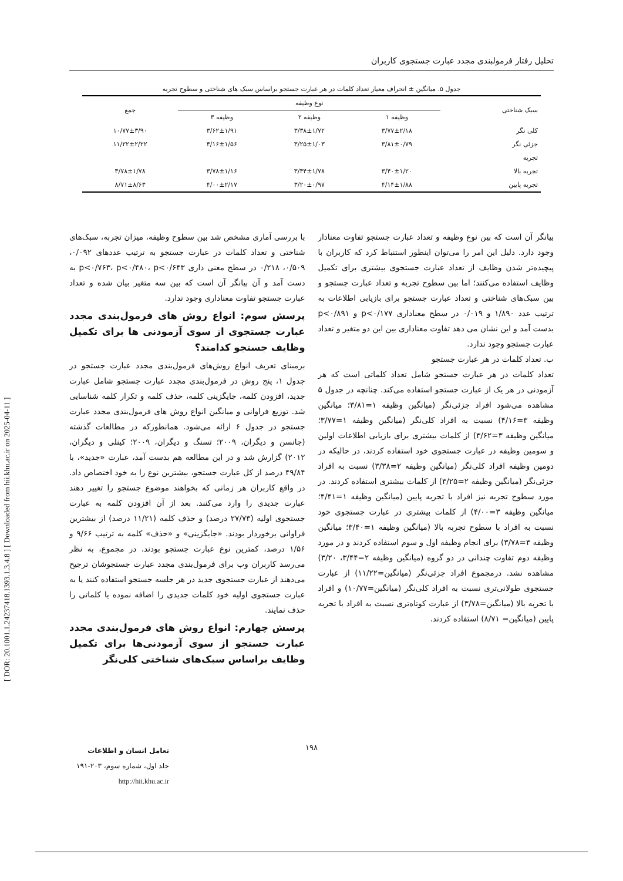[ DOR: 20.1001.1.24237418.1393.1.3.4.8 ] [ Downloaded from hii.khu.ac.ir on 2025-04-11 ]
تحلیل رفتار فرمولبندی مجدد عبارت جستجوی کاربران
جدول ۵. میانگین ± انحراف معیار تعداد کلمات در هر عبارت جستجو براساس سبک های شناختی و سطوح تجربه
| سبک شناختی | نوع وظیفه | | | جمع |
| --- | --- | --- | --- | --- |
| | وظیفه ۱ | وظیفه ۲ | وظیفه ۳ | |
| کلی نگر | ۳/۷۷±۲/۱۸ | ۳/۳۸±۱/۷۲ | ۳/۶۲±۱/۹۱ | ۱۰/۷۷±۳/۹۰ |
| جزئی نگر | ۳/۸۱±۰/۷۹ | ۳/۲۵±۱/۰۳ | ۴/۱۶±۱/۵۶ | ۱۱/۲۲±۲/۲۲ |
| تجربه | | | | |
| تجربه بالا | ۳/۴۰±۱/۲۰ | ۳/۴۴±۱/۷۸ | ۳/۷۸±۱/۱۶ | ۳/۷۸±۱/۷۸ |
| تجربه پایین | ۴/۱۴±۱/۸۸ | ۳/۲۰±۰/۹۷ | ۴/۰۰±۲/۱۷ | ۸/۷۱±۸/۶۳ |
بیانگر آن است که بین نوع وظیفه و تعداد عبارت جستجو تفاوت معنادار وجود دارد. دلیل این امر را می‌توان اینطور استنباط کرد که کاربران با پیچیده‌تر شدن وظایف از تعداد عبارت جستجوی بیشتری برای تکمیل وظایف استفاده می‌کنند؛ اما بین سطوح تجربه و تعداد عبارت جستجو و بین سبک‌های شناختی و تعداد عبارت جستجو برای بازیابی اطلاعات به ترتیب عدد ۱/۸۹۰ و ۰/۰۱۹ در سطح معناداری p<۰/۱۷۷ و p<۰/۸۹۱ بدست آمد و این نشان می دهد تفاوت معناداری بین این دو متغیر و تعداد عبارت جستجو وجود ندارد.
ب. تعداد کلمات در هر عبارت جستجو
تعداد کلمات در هر عبارت جستجو شامل تعداد کلماتی است که هر آزمودنی در هر یک از عبارت جستجو استفاده می‌کند. چنانچه در جدول ۵ مشاهده می‌شود افراد جزئی‌نگر (میانگین وظیفه ۱=۳/۸۱؛ میانگین وظیفه ۳=۴/۱۶) نسبت به افراد کلی‌نگر (میانگین وظیفه ۱=۳/۷۷؛ میانگین وظیفه ۳=۳/۶۲) از کلمات بیشتری برای بازیابی اطلاعات اولین و سومین وظیفه در عبارت جستجوی خود استفاده کردند، در حالیکه در دومین وظیفه افراد کلی‌نگر (میانگین وظیفه ۲=۳/۳۸) نسبت به افراد جزئی‌نگر (میانگین وظیفه ۲=۳/۲۵) از کلمات بیشتری استفاده کردند. در مورد سطوح تجربه نیز افراد با تجربه پایین (میانگین وظیفه ۱=۴/۴۱؛ میانگین وظیفه ۳=۴/۰۰) از کلمات بیشتری در عبارت جستجوی خود نسبت به افراد با سطوح تجربه بالا (میانگین وظیفه ۱=۳/۴۰؛ میانگین وظیفه ۳=۳/۷۸) برای انجام وظیفه اول و سوم استفاده کردند و در مورد وظیفه دوم تفاوت چندانی در دو گروه (میانگین وظیفه ۲=۳/۴۴، ۳/۲۰) مشاهده نشد. درمجموع افراد جزئی‌نگر (میانگین=۱۱/۲۲) از عبارت جستجوی طولانی‌تری نسبت به افراد کلی‌نگر (میانگین=۱۰/۷۷) و افراد با تجربه بالا (میانگین=۳/۷۸) از عبارت کوتاه‌تری نسبت به افراد با تجربه پایین (میانگین= ۸/۷۱) استفاده کردند.
با بررسی آماری مشخص شد بین سطوح وظیفه، میزان تجربه، سبک‌های شناختی و تعداد کلمات در عبارت جستجو به ترتیب عددهای ۰/۰۹۲، ۰/۵۰۹، ۰/۲۱۸ در سطح معنی داری p<۰/۷۶۳، p<۰/۴۸۰، p<۰/۶۴۳ به دست آمد و آن بیانگر آن است که بین سه متغیر بیان شده و تعداد عبارت جستجو تفاوت معناداری وجود ندارد.
پرسش سوم: انواع روش های فرمول‌بندی مجدد عبارت جستجوی از سوی آزمودنی ها برای تکمیل وظایف جستجو کدامند؟
برمبنای تعریف انواع روش‌های فرمول‌بندی مجدد عبارت جستجو در جدول ۱، پنج روش در فرمول‌بندی مجدد عبارت جستجو شامل عبارت جدید، افزودن کلمه، جایگزینی کلمه، حذف کلمه و تکرار کلمه شناسایی شد. توزیع فراوانی و میانگین انواع روش های فرمول‌بندی مجدد عبارت جستجو در جدول ۶ ارائه می‌شود. همانطورکه در مطالعات گذشته (جانسن و دیگران، ۲۰۰۹؛ تسنگ و دیگران، ۲۰۰۹؛ کینلی و دیگران، ۲۰۱۲) گزارش شد و در این مطالعه هم بدست آمد، عبارت «جدید»، با ۴۹/۸۴ درصد از کل عبارت جستجو، بیشترین نوع را به خود اختصاص داد. در واقع کاربران هر زمانی که بخواهند موضوع جستجو را تغییر دهند عبارت جدیدی را وارد می‌کنند. بعد از آن افزودن کلمه به عبارت جستجوی اولیه (۲۷/۷۳ درصد) و حذف کلمه (۱۱/۲۱ درصد) از بیشترین فراوانی برخوردار بودند. «جایگزینی» و «حذف» کلمه به ترتیب ۹/۶۶ و ۱/۵۶ درصد، کمترین نوع عبارت جستجو بودند. در مجموع، به نظر می‌رسد کاربران وب برای فرمول‌بندی مجدد عبارت جستجوشان ترجیح می‌دهند از عبارت جستجوی جدید در هر جلسه جستجو استفاده کنند یا به عبارت جستجوی اولیه خود کلمات جدیدی را اضافه نموده یا کلماتی را حذف نمایند.
پرسش چهارم: انواع روش های فرمول‌بندی مجدد عبارت جستجو از سوی آزمودنی‌ها برای تکمیل وظایف براساس سبک‌های شناختی کلی‌نگر
۱۹۸
تعامل انسان و اطلاعات
جلد اول، شماره سوم، ۲۰۳-۱۹۱
http://hii.khu.ac.ir